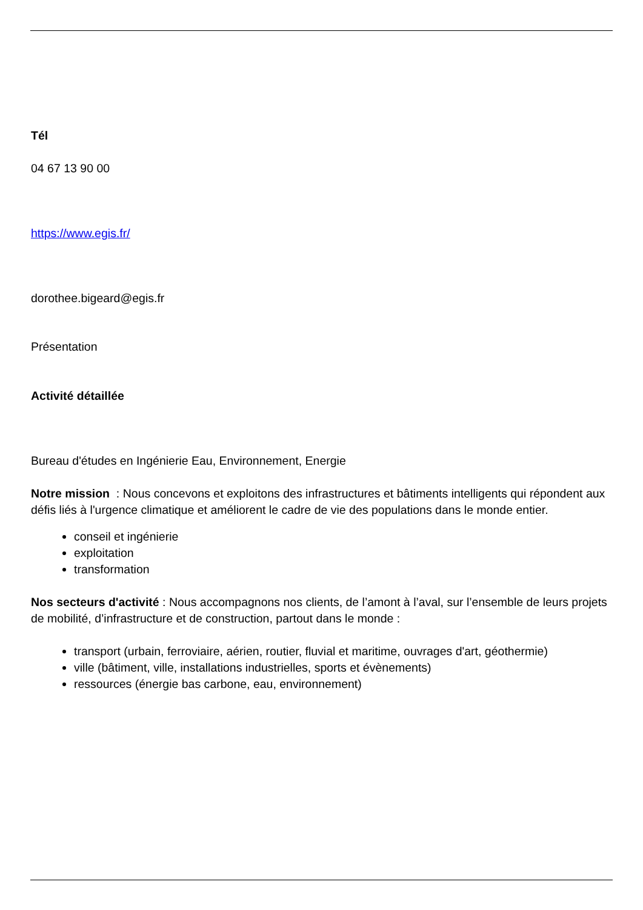Tél
04 67 13 90 00
https://www.egis.fr/
dorothee.bigeard@egis.fr
Présentation
Activité détaillée
Bureau d'études en Ingénierie Eau, Environnement, Energie
Notre mission : Nous concevons et exploitons des infrastructures et bâtiments intelligents qui répondent aux défis liés à l'urgence climatique et améliorent le cadre de vie des populations dans le monde entier.
conseil et ingénierie
exploitation
transformation
Nos secteurs d'activité : Nous accompagnons nos clients, de l’amont à l’aval, sur l’ensemble de leurs projets de mobilité, d’infrastructure et de construction, partout dans le monde :
transport (urbain, ferroviaire, aérien, routier, fluvial et maritime, ouvrages d'art, géothermie)
ville (bâtiment, ville, installations industrielles, sports et évènements)
ressources (énergie bas carbone, eau, environnement)